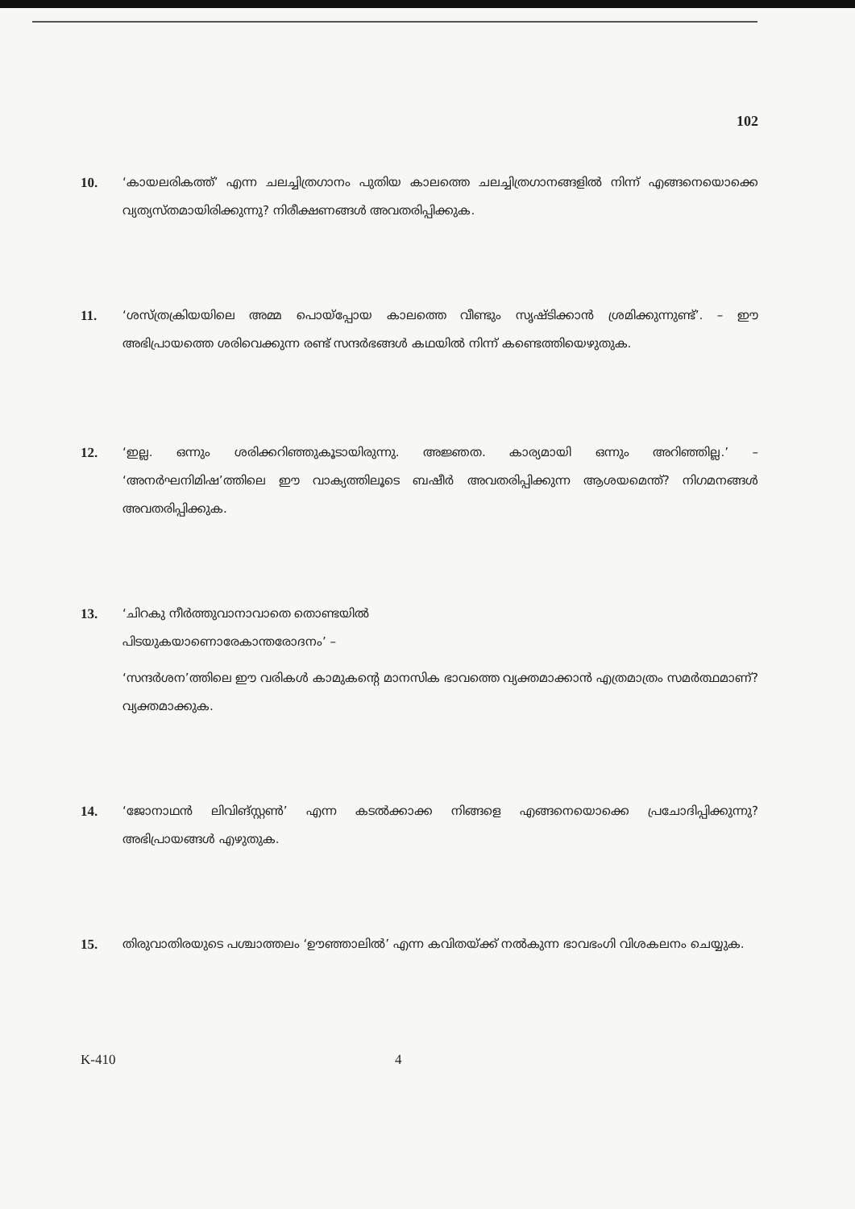102
10. ‘കായലരികത്ത്’ എന്ന ചലച്ചിത്രഗാനം പുതിയ കാലത്തെ ചലച്ചിത്രഗാനങ്ങളിൽ നിന്ന് എങ്ങനെയൊക്കെ വ്യത്യസ്തമായിരിക്കുന്നു? നിരീക്ഷണങ്ങൾ അവതരിപ്പിക്കുക.
11. ‘ശസ്ത്രക്രിയയിലെ അമ്മ പൊയ്പ്പോയ കാലത്തെ വീണ്ടും സൃഷ്ടിക്കാൻ ശ്രമിക്കുന്നുണ്ട്’. – ഈ അഭിപ്രായത്തെ ശരിവെക്കുന്ന രണ്ട് സന്ദർഭങ്ങൾ കഥയിൽ നിന്ന് കണ്ടെത്തിയെഴുതുക.
12. ‘ഇല്ല. ഒന്നും ശരിക്കറിഞ്ഞുകൂടായിരുന്നു. അജ്ഞത. കാര്യമായി ഒന്നും അറിഞ്ഞില്ല.’ – ‘അനർഘനിമിഷ’ത്തിലെ ഈ വാക്യത്തിലൂടെ ബഷീർ അവതരിപ്പിക്കുന്ന ആശയമെന്ത്? നിഗമനങ്ങൾ അവതരിപ്പിക്കുക.
13. ‘ചിറകു നീർത്തുവാനാവാതെ തൊണ്ടയിൽ
പിടയുകയാണൊരേകാന്തരോദനം’ –
‘സന്ദർശന’ത്തിലെ ഈ വരികൾ കാമുകന്റെ മാനസിക ഭാവത്തെ വ്യക്തമാക്കാൻ എത്രമാത്രം സമർത്ഥമാണ്? വ്യക്തമാക്കുക.
14. ‘ജോനാഥൻ ലിവിങ്സ്റ്റൺ’ എന്ന കടൽക്കാക്ക നിങ്ങളെ എങ്ങനെയൊക്കെ പ്രചോദിപ്പിക്കുന്നു? അഭിപ്രായങ്ങൾ എഴുതുക.
15. തിരുവാതിരയുടെ പശ്ചാത്തലം ‘ഊഞ്ഞാലിൽ’ എന്ന കവിതയ്ക്ക് നൽകുന്ന ഭാവഭംഗി വിശകലനം ചെയ്യുക.
K-410 4